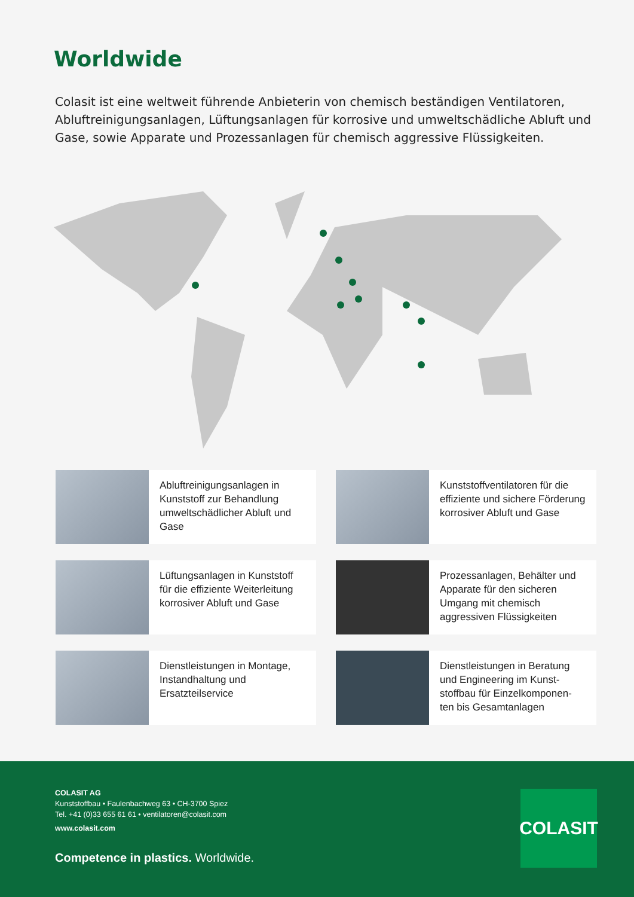Worldwide
Colasit ist eine weltweit führende Anbieterin von chemisch beständigen Ventilatoren, Abluftreinigungsanlagen, Lüftungsanlagen für korrosive und umweltschädliche Abluft und Gase, sowie Apparate und Prozessanlagen für chemisch aggressive Flüssigkeiten.
Abluftreinigungsanlagen in Kunststoff zur Behandlung umweltschädlicher Abluft und Gase
Kunststoffventilatoren für die effiziente und sichere Förderung korrosiver Abluft und Gase
Lüftungsanlagen in Kunststoff für die effiziente Weiterleitung korrosiver Abluft und Gase
Prozessanlagen, Behälter und Apparate für den sicheren Umgang mit chemisch aggressiven Flüssigkeiten
Dienstleistungen in Montage, Instandhaltung und Ersatzteilservice
Dienstleistungen in Beratung und Engineering im Kunst-stoffbau für Einzelkomponen-ten bis Gesamtanlagen
COLASIT AG
Kunststoffbau • Faulenbachweg 63 • CH-3700 Spiez
Tel. +41 (0)33 655 61 61 • ventilatoren@colasit.com
www.colasit.com
Competence in plastics. Worldwide.
COLASIT